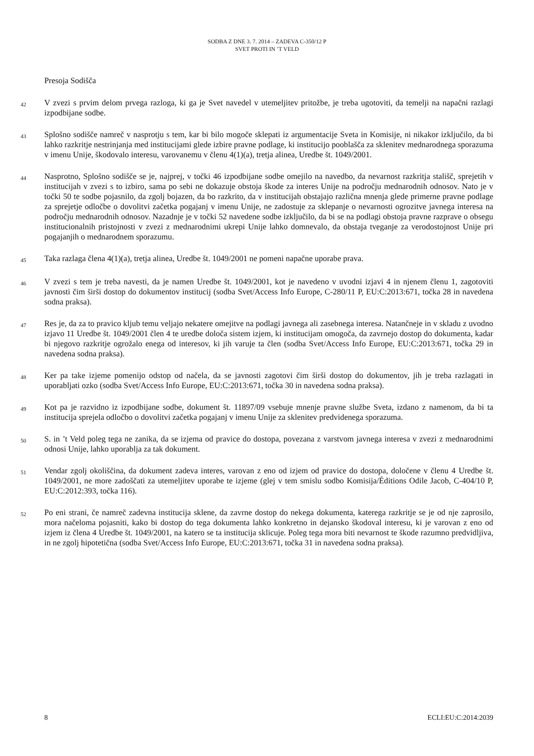SODBA Z DNE 3. 7. 2014 – ZADEVA C-350/12 P
SVET PROTI IN ’T VELD
Presoja Sodišča
42 V zvezi s prvim delom prvega razloga, ki ga je Svet navedel v utemeljitev pritožbe, je treba ugotoviti, da temelji na napačni razlagi izpodbijane sodbe.
43 Splošno sodišče namreč v nasprotju s tem, kar bi bilo mogoče sklepati iz argumentacije Sveta in Komisije, ni nikakor izključilo, da bi lahko razkritje nestrinjanja med institucijami glede izbire pravne podlage, ki institucijo pooblašča za sklenitev mednarodnega sporazuma v imenu Unije, škodovalo interesu, varovanemu v členu 4(1)(a), tretja alinea, Uredbe št. 1049/2001.
44 Nasprotno, Splošno sodišče se je, najprej, v točki 46 izpodbijane sodbe omejilo na navedbo, da nevarnost razkritja stališč, sprejetih v institucijah v zvezi s to izbiro, sama po sebi ne dokazuje obstoja škode za interes Unije na področju mednarodnih odnosov. Nato je v točki 50 te sodbe pojasnilo, da zgolj bojazen, da bo razkrito, da v institucijah obstajajo različna mnenja glede primerne pravne podlage za sprejetje odločbe o dovolitvi začetka pogajanj v imenu Unije, ne zadostuje za sklepanje o nevarnosti ogrozitve javnega interesa na področju mednarodnih odnosov. Nazadnje je v točki 52 navedene sodbe izključilo, da bi se na podlagi obstoja pravne razprave o obsegu institucionalnih pristojnosti v zvezi z mednarodnimi ukrepi Unije lahko domnevalo, da obstaja tveganje za verodostojnost Unije pri pogajanjih o mednarodnem sporazumu.
45 Taka razlaga člena 4(1)(a), tretja alinea, Uredbe št. 1049/2001 ne pomeni napačne uporabe prava.
46 V zvezi s tem je treba navesti, da je namen Uredbe št. 1049/2001, kot je navedeno v uvodni izjavi 4 in njenem členu 1, zagotoviti javnosti čim širši dostop do dokumentov institucij (sodba Svet/Access Info Europe, C-280/11 P, EU:C:2013:671, točka 28 in navedena sodna praksa).
47 Res je, da za to pravico kljub temu veljajo nekatere omejitve na podlagi javnega ali zasebnega interesa. Natančneje in v skladu z uvodno izjavo 11 Uredbe št. 1049/2001 člen 4 te uredbe določa sistem izjem, ki institucijam omogoča, da zavrnejo dostop do dokumenta, kadar bi njegovo razkritje ogrožalo enega od interesov, ki jih varuje ta člen (sodba Svet/Access Info Europe, EU:C:2013:671, točka 29 in navedena sodna praksa).
48 Ker pa take izjeme pomenijo odstop od načela, da se javnosti zagotovi čim širši dostop do dokumentov, jih je treba razlagati in uporabljati ozko (sodba Svet/Access Info Europe, EU:C:2013:671, točka 30 in navedena sodna praksa).
49 Kot pa je razvidno iz izpodbijane sodbe, dokument št. 11897/09 vsebuje mnenje pravne službe Sveta, izdano z namenom, da bi ta institucija sprejela odločbo o dovolitvi začetka pogajanj v imenu Unije za sklenitev predvidenega sporazuma.
50 S. in ’t Veld poleg tega ne zanika, da se izjema od pravice do dostopa, povezana z varstvom javnega interesa v zvezi z mednarodnimi odnosi Unije, lahko uporablja za tak dokument.
51 Vendar zgolj okoliščina, da dokument zadeva interes, varovan z eno od izjem od pravice do dostopa, določene v členu 4 Uredbe št. 1049/2001, ne more zadoščati za utemeljitev uporabe te izjeme (glej v tem smislu sodbo Komisija/Éditions Odile Jacob, C-404/10 P, EU:C:2012:393, točka 116).
52 Po eni strani, če namreč zadevna institucija sklene, da zavrne dostop do nekega dokumenta, katerega razkritje se je od nje zaprosilo, mora načeloma pojasniti, kako bi dostop do tega dokumenta lahko konkretno in dejansko škodoval interesu, ki je varovan z eno od izjem iz člena 4 Uredbe št. 1049/2001, na katero se ta institucija sklicuje. Poleg tega mora biti nevarnost te škode razumno predvidljiva, in ne zgolj hipotetična (sodba Svet/Access Info Europe, EU:C:2013:671, točka 31 in navedena sodna praksa).
8 ECLI:EU:C:2014:2039